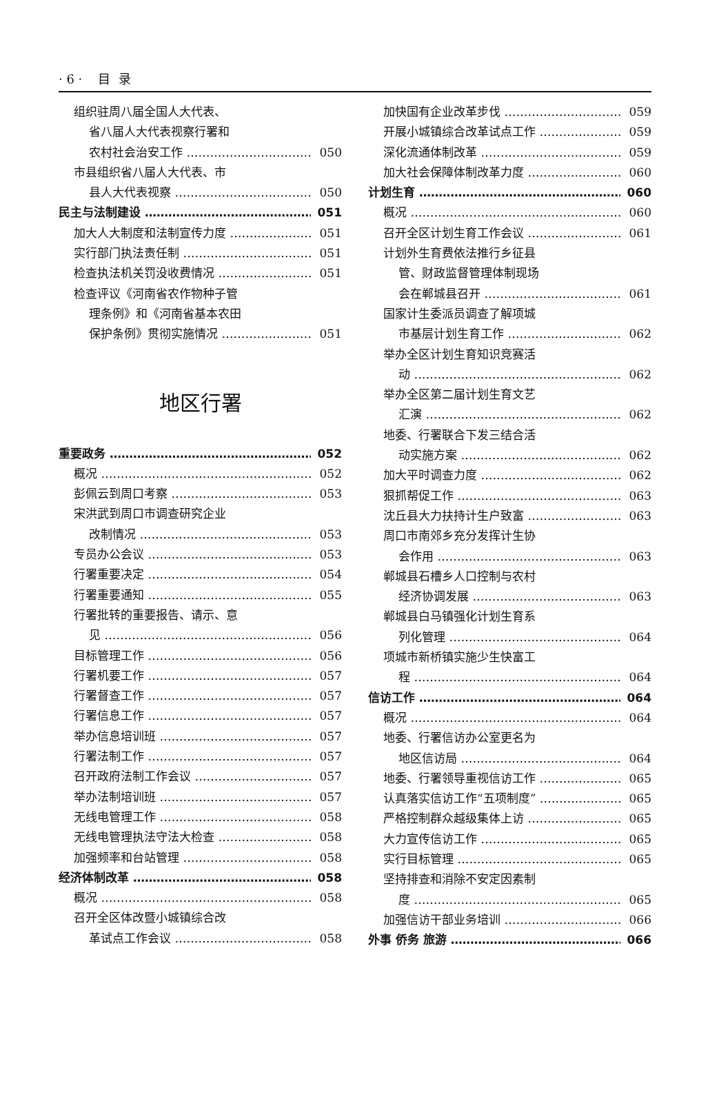· 6 · 目 录
组织驻周八届全国人大代表、
省八届人大代表视察行署和
农村社会治安工作 050
市县组织省八届人大代表、市
县人大代表视察 050
民主与法制建设 051
加大人大制度和法制宣传力度 051
实行部门执法责任制 051
检查执法机关罚没收费情况 051
检查评议《河南省农作物种子管
理条例》和《河南省基本农田
保护条例》贯彻实施情况 051
地区行署
重要政务 052
概况 052
彭佩云到周口考察 053
宋洪武到周口市调查研究企业
改制情况 053
专员办公会议 053
行署重要决定 054
行署重要通知 055
行署批转的重要报告、请示、意
见 056
目标管理工作 056
行署机要工作 057
行署督查工作 057
行署信息工作 057
举办信息培训班 057
行署法制工作 057
召开政府法制工作会议 057
举办法制培训班 057
无线电管理工作 058
无线电管理执法守法大检查 058
加强频率和台站管理 058
经济体制改革 058
概况 058
召开全区体改暨小城镇综合改
革试点工作会议 058
加快国有企业改革步伐 059
开展小城镇综合改革试点工作 059
深化流通体制改革 059
加大社会保障体制改革力度 060
计划生育 060
概况 060
召开全区计划生育工作会议 061
计划外生育费依法推行乡征县
管、财政监督管理体制现场
会在郸城县召开 061
国家计生委派员调查了解项城
市基层计划生育工作 062
举办全区计划生育知识竞赛活
动 062
举办全区第二届计划生育文艺
汇演 062
地委、行署联合下发三结合活
动实施方案 062
加大平时调查力度 062
狠抓帮促工作 063
沈丘县大力扶持计生户致富 063
周口市南郊乡充分发挥计生协
会作用 063
郸城县石槽乡人口控制与农村
经济协调发展 063
郸城县白马镇强化计划生育系
列化管理 064
项城市新桥镇实施少生快富工
程 064
信访工作 064
概况 064
地委、行署信访办公室更名为
地区信访局 064
地委、行署领导重视信访工作 065
认真落实信访工作“五项制度” 065
严格控制群众越级集体上访 065
大力宣传信访工作 065
实行目标管理 065
坚持排查和消除不安定因素制
度 065
加强信访干部业务培训 066
外事 侨务 旅游 066